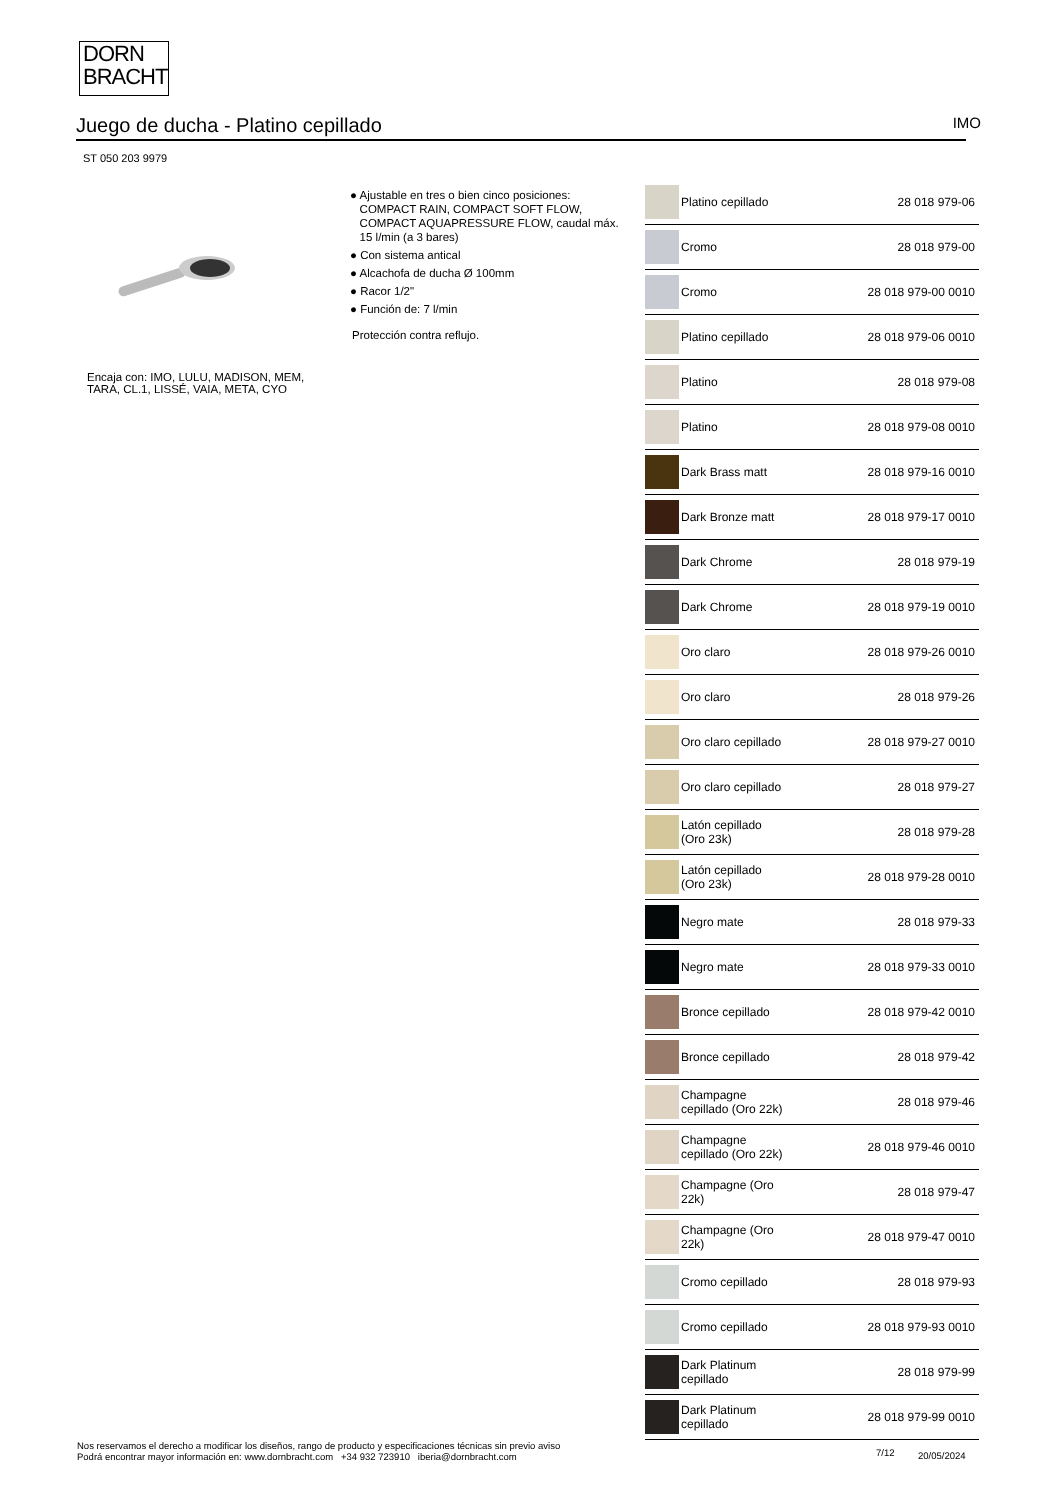DORN
BRACHT
Juego de ducha - Platino cepillado IMO
ST 050 203 9979
● Ajustable en tres o bien cinco posiciones:
COMPACT RAIN, COMPACT SOFT FLOW,
COMPACT AQUAPRESSURE FLOW, caudal máx.
15 l/min (a 3 bares)
● Con sistema antical
● Alcachofa de ducha Ø 100mm
● Racor 1/2"
● Función de: 7 l/min
Protección contra reflujo.
Encaja con: IMO, LULU, MADISON, MEM, TARA, CL.1, LISSÉ, VAIA, META, CYO
| | Platino cepillado | 28 018 979-06 |
| | Cromo | 28 018 979-00 |
| | Cromo | 28 018 979-00 0010 |
| | Platino cepillado | 28 018 979-06 0010 |
| | Platino | 28 018 979-08 |
| | Platino | 28 018 979-08 0010 |
| | Dark Brass matt | 28 018 979-16 0010 |
| | Dark Bronze matt | 28 018 979-17 0010 |
| | Dark Chrome | 28 018 979-19 |
| | Dark Chrome | 28 018 979-19 0010 |
| | Oro claro | 28 018 979-26 0010 |
| | Oro claro | 28 018 979-26 |
| | Oro claro cepillado | 28 018 979-27 0010 |
| | Oro claro cepillado | 28 018 979-27 |
| | Latón cepillado (Oro 23k) | 28 018 979-28 |
| | Latón cepillado (Oro 23k) | 28 018 979-28 0010 |
| | Negro mate | 28 018 979-33 |
| | Negro mate | 28 018 979-33 0010 |
| | Bronce cepillado | 28 018 979-42 0010 |
| | Bronce cepillado | 28 018 979-42 |
| | Champagne cepillado (Oro 22k) | 28 018 979-46 |
| | Champagne cepillado (Oro 22k) | 28 018 979-46 0010 |
| | Champagne (Oro 22k) | 28 018 979-47 |
| | Champagne (Oro 22k) | 28 018 979-47 0010 |
| | Cromo cepillado | 28 018 979-93 |
| | Cromo cepillado | 28 018 979-93 0010 |
| | Dark Platinum cepillado | 28 018 979-99 |
| | Dark Platinum cepillado | 28 018 979-99 0010 |
Nos reservamos el derecho a modificar los diseños, rango de producto y especificaciones técnicas sin previo aviso
Podrá encontrar mayor información en: www.dornbracht.com +34 932 723910 iberia@dornbracht.com
7/12 20/05/2024